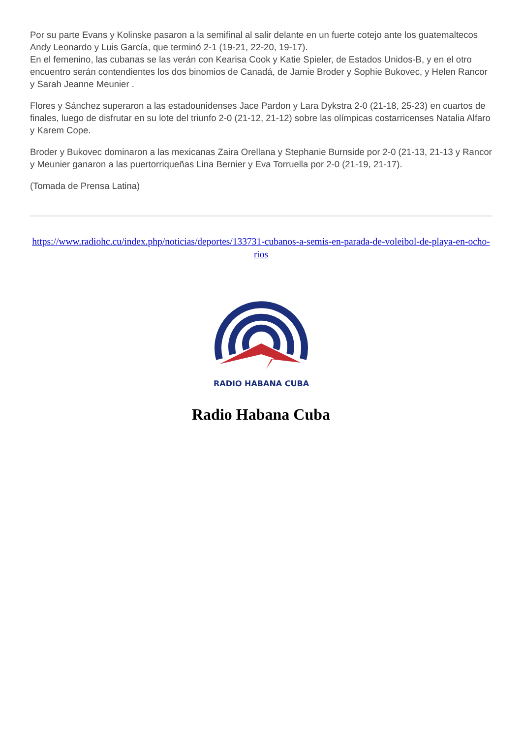Por su parte Evans y Kolinske pasaron a la semifinal al salir delante en un fuerte cotejo ante los guatemaltecos Andy Leonardo y Luis García, que terminó 2-1 (19-21, 22-20, 19-17).
En el femenino, las cubanas se las verán con Kearisa Cook y Katie Spieler, de Estados Unidos-B, y en el otro encuentro serán contendientes los dos binomios de Canadá, de Jamie Broder y Sophie Bukovec, y Helen Rancor y Sarah Jeanne Meunier .
Flores y Sánchez superaron a las estadounidenses Jace Pardon y Lara Dykstra 2-0 (21-18, 25-23) en cuartos de finales, luego de disfrutar en su lote del triunfo 2-0 (21-12, 21-12) sobre las olímpicas costarricenses Natalia Alfaro y Karem Cope.
Broder y Bukovec dominaron a las mexicanas Zaira Orellana y Stephanie Burnside por 2-0 (21-13, 21-13 y Rancor y Meunier ganaron a las puertorriqueñas Lina Bernier y Eva Torruella por 2-0 (21-19, 21-17).
(Tomada de Prensa Latina)
https://www.radiohc.cu/index.php/noticias/deportes/133731-cubanos-a-semis-en-parada-de-voleibol-de-playa-en-ocho-rios
RADIO HABANA CUBA
Radio Habana Cuba